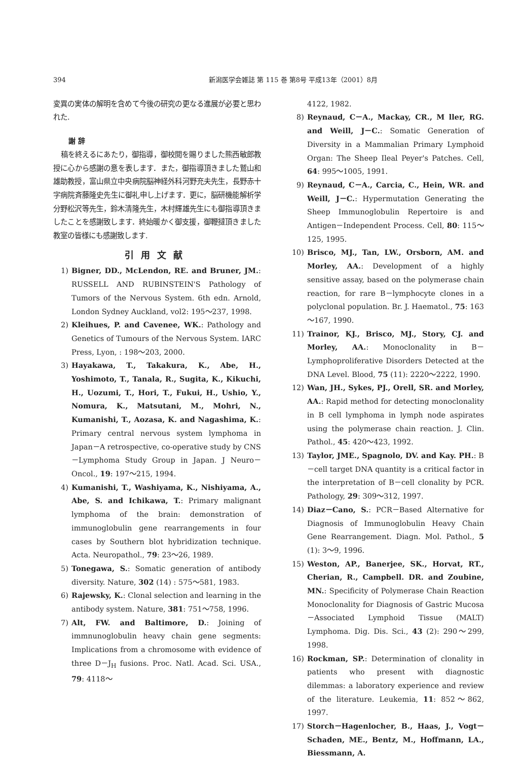394 新潟医学会雑誌 第 115 巻 第8号 平成13年（2001）8月
変異の実体の解明を含めて今後の研究の更なる進展が必要と思われた.
謝 辞
稿を終えるにあたり，御指導，御校閲を賜りました熊西敏郎教授に心から感謝の意を表します．また，御指導頂きました鷲山和雄助教授，富山県立中央病院脳神経外科河野充夫先生，長野赤十字病院斉藤隆史先生に御礼申し上げます．更に，脳研機能解析学分野松沢等先生，鈴木清隆先生，木村輝雄先生にも御指導頂きましたことを感謝致します．終始暖かく御支援，御鞭撻頂きました教室の皆様にも感謝致します.
引用文献
1) Bigner, DD., McLendon, RE. and Bruner, JM.: RUSSELL AND RUBINSTEIN'S Pathology of Tumors of the Nervous System. 6th edn. Arnold, London Sydney Auckland, vol2: 195～237, 1998.
2) Kleihues, P. and Cavenee, WK.: Pathology and Genetics of Tumours of the Nervous System. IARC Press, Lyon, : 198～203, 2000.
3) Hayakawa, T., Takakura, K., Abe, H., Yoshimoto, T., Tanala, R., Sugita, K., Kikuchi, H., Uozumi, T., Hori, T., Fukui, H., Ushio, Y., Nomura, K., Matsutani, M., Mohri, N., Kumanishi, T., Aozasa, K. and Nagashima, K.: Primary central nervous system lymphoma in Japan－A retrospective, co-operative study by CNS－Lymphoma Study Group in Japan. J Neuro－Oncol., 19: 197～215, 1994.
4) Kumanishi, T., Washiyama, K., Nishiyama, A., Abe, S. and Ichikawa, T.: Primary malignant lymphoma of the brain: demonstration of immunoglobulin gene rearrangements in four cases by Southern blot hybridization technique. Acta. Neuropathol., 79: 23～26, 1989.
5) Tonegawa, S.: Somatic generation of antibody diversity. Nature, 302 (14) : 575～581, 1983.
6) Rajewsky, K.: Clonal selection and learning in the antibody system. Nature, 381: 751～758, 1996.
7) Alt, FW. and Baltimore, D.: Joining of immnunoglobulin heavy chain gene segments: Implications from a chromosome with evidence of three D－J<sub>H</sub> fusions. Proc. Natl. Acad. Sci. USA., 79: 4118～
4122, 1982.
8) Reynaud, C－A., Mackay, CR., M ller, RG. and Weill, J－C.: Somatic Generation of Diversity in a Mammalian Primary Lymphoid Organ: The Sheep Ileal Peyer's Patches. Cell, 64: 995～1005, 1991.
9) Reynaud, C－A., Carcia, C., Hein, WR. and Weill, J－C.: Hypermutation Generating the Sheep Immunoglobulin Repertoire is and Antigen－Independent Process. Cell, 80: 115～125, 1995.
10) Brisco, MJ., Tan, LW., Orsborn, AM. and Morley, AA.: Development of a highly sensitive assay, based on the polymerase chain reaction, for rare B－lymphocyte clones in a polyclonal population. Br. J. Haematol., 75: 163～167, 1990.
11) Trainor, KJ., Brisco, MJ., Story, CJ. and Morley, AA.: Monoclonality in B－Lymphoproliferative Disorders Detected at the DNA Level. Blood, 75 (11): 2220～2222, 1990.
12) Wan, JH., Sykes, PJ., Orell, SR. and Morley, AA.: Rapid method for detecting monoclonality in B cell lymphoma in lymph node aspirates using the polymerase chain reaction. J. Clin. Pathol., 45: 420～423, 1992.
13) Taylor, JME., Spagnolo, DV. and Kay. PH.: B－cell target DNA quantity is a critical factor in the interpretation of B－cell clonality by PCR. Pathology, 29: 309～312, 1997.
14) Diaz－Cano, S.: PCR－Based Alternative for Diagnosis of Immunoglobulin Heavy Chain Gene Rearrangement. Diagn. Mol. Pathol., 5 (1): 3～9, 1996.
15) Weston, AP., Banerjee, SK., Horvat, RT., Cherian, R., Campbell. DR. and Zoubine, MN.: Specificity of Polymerase Chain Reaction Monoclonality for Diagnosis of Gastric Mucosa－Associated Lymphoid Tissue (MALT) Lymphoma. Dig. Dis. Sci., 43 (2): 290～299, 1998.
16) Rockman, SP.: Determination of clonality in patients who present with diagnostic dilemmas: a laboratory experience and review of the literature. Leukemia, 11: 852～862, 1997.
17) Storch－Hagenlocher, B., Haas, J., Vogt－Schaden, ME., Bentz, M., Hoffmann, LA., Biessmann, A.